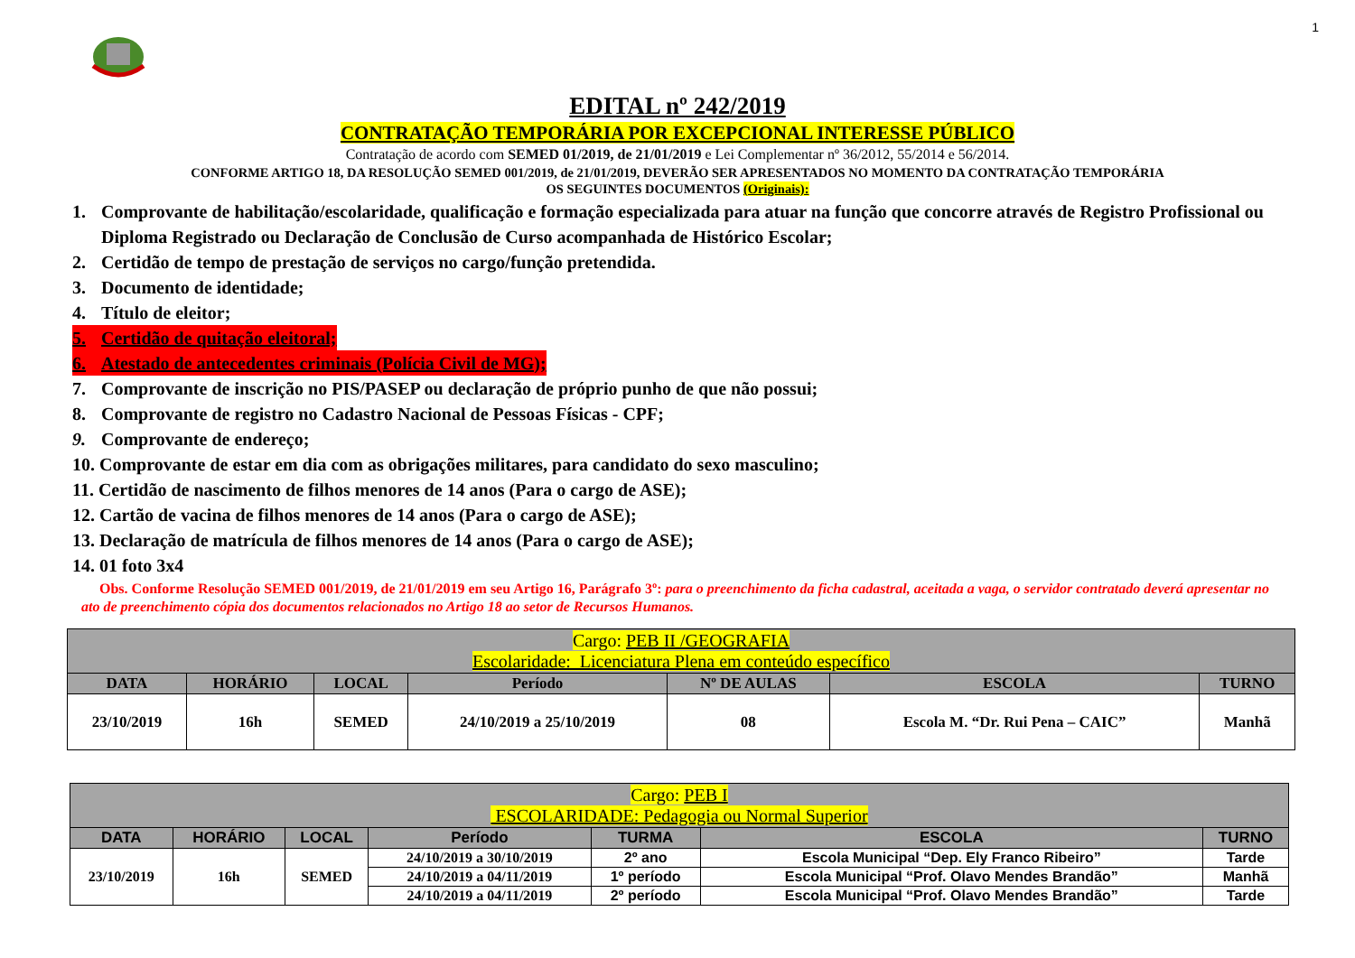1
EDITAL nº 242/2019
CONTRATAÇÃO TEMPORÁRIA POR EXCEPCIONAL INTERESSE PÚBLICO
Contratação de acordo com SEMED 01/2019, de 21/01/2019 e Lei Complementar nº 36/2012, 55/2014 e 56/2014.
CONFORME ARTIGO 18, DA RESOLUÇÃO SEMED 001/2019, de 21/01/2019, DEVERÃO SER APRESENTADOS NO MOMENTO DA CONTRATAÇÃO TEMPORÁRIA
OS SEGUINTES DOCUMENTOS (Originais):
1. Comprovante de habilitação/escolaridade, qualificação e formação especializada para atuar na função que concorre através de Registro Profissional ou Diploma Registrado ou Declaração de Conclusão de Curso acompanhada de Histórico Escolar;
2. Certidão de tempo de prestação de serviços no cargo/função pretendida.
3. Documento de identidade;
4. Título de eleitor;
5. Certidão de quitação eleitoral;
6. Atestado de antecedentes criminais (Polícia Civil de MG);
7. Comprovante de inscrição no PIS/PASEP ou declaração de próprio punho de que não possui;
8. Comprovante de registro no Cadastro Nacional de Pessoas Físicas - CPF;
9. Comprovante de endereço;
10. Comprovante de estar em dia com as obrigações militares, para candidato do sexo masculino;
11. Certidão de nascimento de filhos menores de 14 anos (Para o cargo de ASE);
12. Cartão de vacina de filhos menores de 14 anos (Para o cargo de ASE);
13. Declaração de matrícula de filhos menores de 14 anos (Para o cargo de ASE);
14. 01 foto 3x4
Obs. Conforme Resolução SEMED 001/2019, de 21/01/2019 em seu Artigo 16, Parágrafo 3º: para o preenchimento da ficha cadastral, aceitada a vaga, o servidor contratado deverá apresentar no ato de preenchimento cópia dos documentos relacionados no Artigo 18 ao setor de Recursos Humanos.
| Cargo: PEB II /GEOGRAFIA Escolaridade: Licenciatura Plena em conteúdo específico | | | | | | |
| --- | --- | --- | --- | --- | --- | --- |
| DATA | HORÁRIO | LOCAL | Período | Nº DE AULAS | ESCOLA | TURNO |
| 23/10/2019 | 16h | SEMED | 24/10/2019 a 25/10/2019 | 08 | Escola M. “Dr. Rui Pena – CAIC” | Manhã |
| Cargo: PEB I ESCOLARIDADE: Pedagogia ou Normal Superior | | | | | | |
| --- | --- | --- | --- | --- | --- | --- |
| DATA | HORÁRIO | LOCAL | Período | TURMA | ESCOLA | TURNO |
| 23/10/2019 | 16h | SEMED | 24/10/2019 a 30/10/2019 | 2º ano | Escola Municipal “Dep. Ely Franco Ribeiro” | Tarde |
| | | | 24/10/2019 a 04/11/2019 | 1º período | Escola Municipal “Prof. Olavo Mendes Brandão” | Manhã |
| | | | 24/10/2019 a 04/11/2019 | 2º período | Escola Municipal “Prof. Olavo Mendes Brandão” | Tarde |